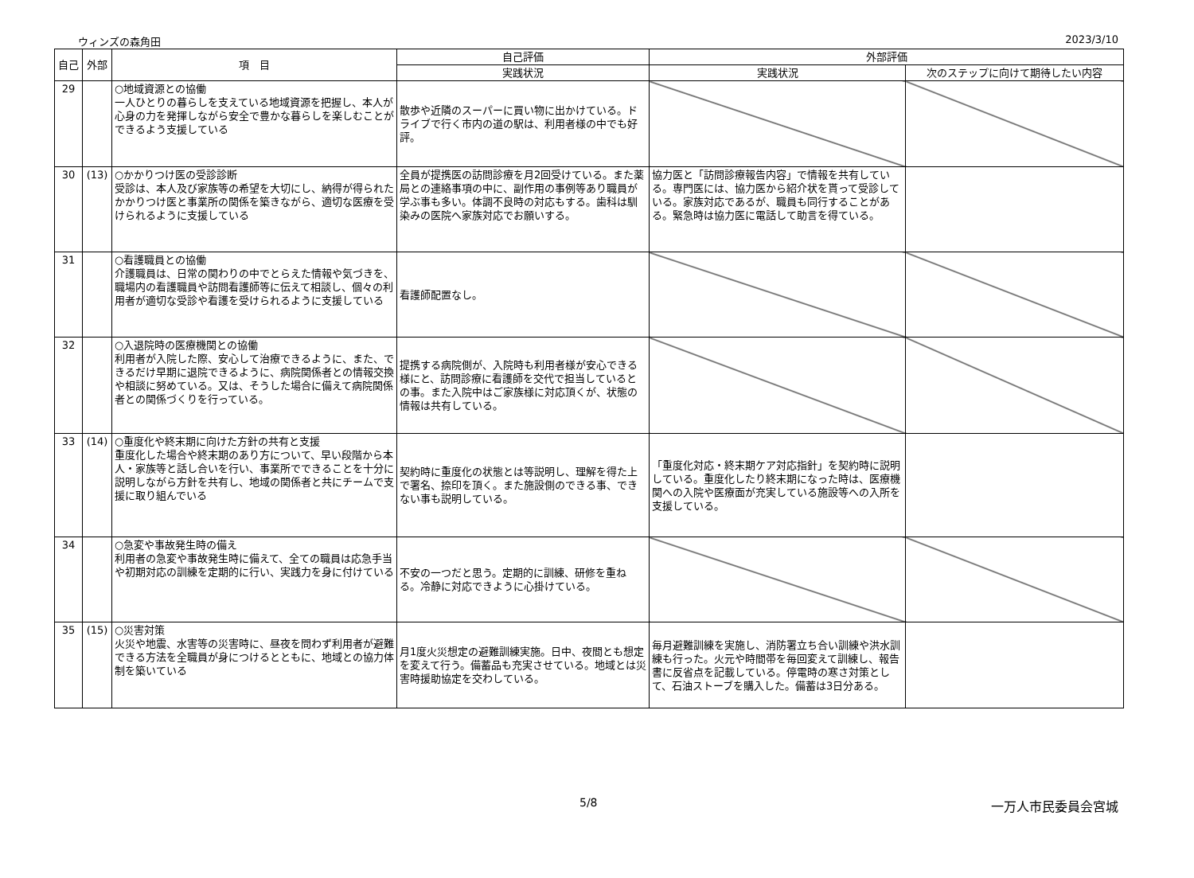ウィンズの森角田 2023/3/10
| 自己 | 外部 | 項 目 | 自己評価 | 外部評価 | |
| --- | --- | --- | --- | --- | --- |
| | | | 実践状況 | 実践状況 | 次のステップに向けて期待したい内容 |
| 29 | | ○地域資源との協働 一人ひとりの暮らしを支えている地域資源を把握し、本人が心身の力を発揮しながら安全で豊かな暮らしを楽しむことができるよう支援している | 散歩や近隣のスーパーに買い物に出かけている。ドライブで行く市内の道の駅は、利用者様の中でも好評。 | | |
| 30 | (13) | ○かかりつけ医の受診診断 受診は、本人及び家族等の希望を大切にし、納得が得られたかかりつけ医と事業所の関係を築きながら、適切な医療を受けられるように支援している | 全員が提携医の訪問診療を月2回受けている。また薬局との連絡事項の中に、副作用の事例等あり職員が学ぶ事も多い。体調不良時の対応もする。歯科は馴染みの医院へ家族対応でお願いする。 | 協力医と「訪問診療報告内容」で情報を共有している。専門医には、協力医から紹介状を貰って受診している。家族対応であるが、職員も同行することがある。緊急時は協力医に電話して助言を得ている。 | |
| 31 | | ○看護職員との協働 介護職員は、日常の関わりの中でとらえた情報や気づきを、職場内の看護職員や訪問看護師等に伝えて相談し、個々の利用者が適切な受診や看護を受けられるように支援している | 看護師配置なし。 | | |
| 32 | | ○入退院時の医療機関との協働 利用者が入院した際、安心して治療できるように、また、できるだけ早期に退院できるように、病院関係者との情報交換や相談に努めている。又は、そうした場合に備えて病院関係者との関係づくりを行っている。 | 提携する病院側が、入院時も利用者様が安心できる様にと、訪問診療に看護師を交代で担当しているとの事。また入院中はご家族様に対応頂くが、状態の情報は共有している。 | | |
| 33 | (14) | ○重度化や終末期に向けた方針の共有と支援 重度化した場合や終末期のあり方について、早い段階から本人・家族等と話し合いを行い、事業所でできることを十分に説明しながら方針を共有し、地域の関係者と共にチームで支援に取り組んでいる | 契約時に重度化の状態とは等説明し、理解を得た上で署名、捺印を頂く。また施設側のできる事、できない事も説明している。 | 「重度化対応・終末期ケア対応指針」を契約時に説明している。重度化したり終末期になった時は、医療機関への入院や医療面が充実している施設等への入所を支援している。 | |
| 34 | | ○急変や事故発生時の備え 利用者の急変や事故発生時に備えて、全ての職員は応急手当や初期対応の訓練を定期的に行い、実践力を身に付けている | 不安の一つだと思う。定期的に訓練、研修を重ねる。冷静に対応できように心掛けている。 | | |
| 35 | (15) | ○災害対策 火災や地震、水害等の災害時に、昼夜を問わず利用者が避難できる方法を全職員が身につけるとともに、地域との協力体制を築いている | 月1度火災想定の避難訓練実施。日中、夜間とも想定を変えて行う。備蓄品も充実させている。地域とは災害時援助協定を交わしている。 | 毎月避難訓練を実施し、消防署立ち合い訓練や洪水訓練も行った。火元や時間帯を毎回変えて訓練し、報告書に反省点を記載している。停電時の寒さ対策として、石油ストーブを購入した。備蓄は3日分ある。 | |
5/8 一万人市民委員会宮城